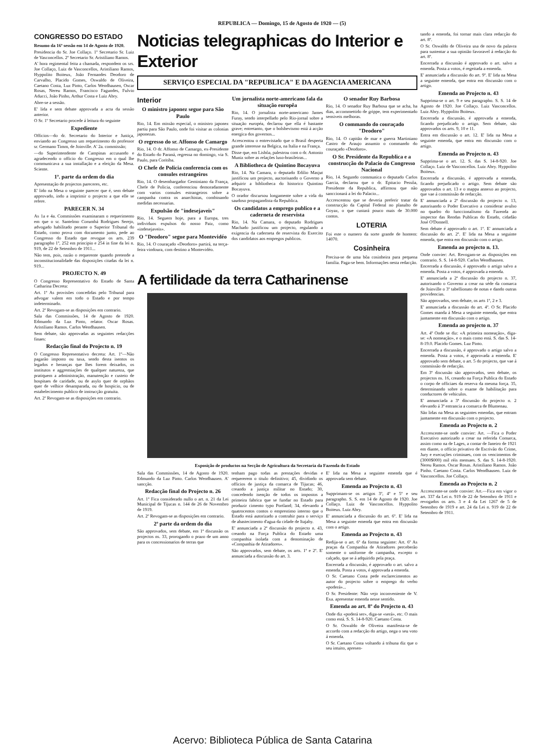REPUBLICA — Domingo, 15 de Agosto de 1920 — (5)
CONGRESSO DO ESTADO
Resumo da 16ª sessão em 14 de Agosto de 1920.
Presidencia do Sr. Joe Collaço. 1º Secretario Sr. Luiz de Vasconcellos. 2º Secretario Sr. Aristiliano Ramos.
A' hora regimental feita a chamada, respondem os srs. Joe Collaço, Luiz de Vasconcellos, Aristiliano Ramos, Hyppolito Boiteux, João Fernandes Deodoro de Carvalho, Placido Gomes, Oswaldo de Oliveira, Caetano Costa, Luz Pinto, Carlos Wendhausen, Oscar Rosas, Nereu Ramos, Francisco Fagundes, Fulvio Aducci, João Pinho, Arthur Costa e Luiz Abry.
Abre-se a sessão.
E' lida e sem debate approvada a acta da sessão anterior.
O Sr. 1º Secretario procede á leitura do seguinte
Expediente
Officios—do dr. Secretario do Interior e Justiça, enviando ao Congresso um requerimento do professor sr. Germano Timm, de Joinville. A' 2a. commissão;
—do Superintendente de Campinas accusando e agradecendo o officio do Congresso em o qual lhe communicava a sua installação e a eleição da Mesa. Sciente.
1ª. parte da ordem do dia
Apresentação de projectos pareceres, etc.
E' lido na Mesa o seguinte parecer que é, sem debate approvado, indo a imprimir o projecto a que elle se refere.
PARECER N. 34
As 1a e 4a. Commissões examinaram o requerimento em que o sr. Santelmo Corumbá Rodrigues Serejo, advogado habilitado perante o Superior Tribunal do Estado, como prova com documento junto, pede ao Congresso do Estado que revogue os arts. 239 paragrapho 1º, 252 em principio e 254 in fine da lei n. 919, de 22 de Setembro de 1911...
Não tem, pois, razão o requerente quando pretende a inconstitucionalidade das disposições citadas da lei n. 919...
PROJECTO N. 49
O Congresso Representativo do Estado de Santa Catharina Decreta:
Art. 1º As provisões concedidas pelo Tribunal para advogar valem em todo o Estado e por tempo indeterminado.
Art. 2º Revogam-se as disposições em contrario.
Sala das Commissões, 14 de Agosto de 1920. Edmundo da Luz Pinto, relator. Oscar Rosas. Aristiliano Ramos. Carlos Wendhausen.
Sem debate, são approvadas as seguintes redacções finaes:
Redacção final do Projecto n. 19
O Congresso Representativo decreta: Art. 1º—Não pagarão imposto ou taxa, sendo desta isentos os legados e heranças que lhes forem deixados, os institutos e aggremiações de qualquer natureza, que pratiquem a administração, manutenção e custeio de hospitaes de caridade, ou de asylo quer de orphãos quer de velhice desamparada, ou de hospicio, ou de estabelecimento publico de instrucção gratuita.
Art. 2º Revogam-se as disposições em contrario.
Noticias telegraphicas do Interior e Exterior
SERVIÇO ESPECIAL DA "REPUBLICA" E DA AGENCIA AMERICANA
Interior
O ministro japonez segue para São Paulo
Rio, 14. Em missão especial, o ministro japonez partiu para São Paulo, onde foi visitar as colonias japonezas.
O regresso do sr. Affonso de Camargo
Rio, 14. O dr. Affonso de Camargo, ex-Presidente do Estado do Paraná, regressa no domingo, via S. Paulo, para Coritiba.
O Chefe de Policia conferencia com os consules estrangeiros
Rio, 14. O desembargador Geminiano da França, Chefe de Policia, conferenciou demoradamente com varios consules estrangeiros sobre a campanha contra os anarchistas, combinando medidas necessarias.
Expulsão de "indesejaveis"
Rio, 14. Seguem hoje, para a Europa, tres individuos expulsos do nosso Paiz, como «indesejaveis».
O "Deodoro" segue para Montevidéo
Rio, 14. O couraçado «Deodoro» partirá, na terça-feira vindoura, com destino a Montevidéo.
Um jornalista norte-americano fala da situação europêa
Rio, 14. O jornalista norte-americano James Furay, sendo interpellado pelo Rio-jornal sobre a situação européa, declarou que ella é bastante grave; entretanto, que o bolshevismo está á acção energica dos governos...
Acrescentou o entrevistado que o Brasil desperta grande interesse na Belgica, na Italia e na França.
Disse que, em Lisbôa, palestrou com o dr. Antonio Muniz sobre as relações luso-brasileiras...
A Bibliotheca de Quintino Bocayuva
Rio, 14. Na Camara, o deputado Edilio Masjut justificou um projecto, auctorisando o Governo a adquirir a bibliotheca do historico Quintino Bocayuva.
O orador discursou longamente sobre a vida do saudoso propagandista da Republica.
Os candidatos a emprego publico e a caderneta de reservista
Rio, 14. Na Camara, o deputado Rodrigues Machado justificou um projecto, regulando a exigencia da caderneta de reservista do Exercito dos candidatos aos empregos publicos.
O senador Ruy Barbosa
Rio, 14. O senador Ruy Barbosa que se acha, ha dias, accommettido de grippe, tem experimentado sensiveis melhoras.
O commando do couraçado "Deodoro"
Rio, 14. O capitão de mar e guerra Martiniano Castro de Araujo assumio o commando do couraçado «Deodoro».
O Sr. Presidente da Republica e a construcção do Palacio do Congresso Nacional
Rio, 14. Segundo communica o deputado Carlos Garcia, declarou que o dr. Epitacio Pessôa, Presidente da Republica, affirmou que não sanccionará a lei do Palacio...
Accrescentou que se deveria preferir tratar da construcção da Capital Federal no planalto de Goyaz, o que custará pouco mais de 30.000 contos.
LOTERIA
Foi este o numero da sorte grande de hontem: 14070.
Cosinheira
Precisa-se de uma bôa cosinheira para pequena familia. Paga-se bem. Informações nesta redacção.
A fertilidade da terra Catharinense
Exposição de productos na Secção de Agricultura da Secretaria da Fazenda do Estado
Sala das Commissões, 14 de Agosto de 1920. Edmundo da Luz Pinto. Carlos Wendhausen. A' sancção.
Redacção final do Projecto n. 26
Art. 1º Fica considerado nullo o art. n. 21 da Lei Municipal de Tijucas n. 144 de 26 de Novembro de 1919.
Art. 2º Revogam-se as disposições em contrario.
2ª parte da ordem do dia
São approvados, sem debate, em 1ª discussão os projectos ns. 33, prorogando o prazo de um anno para os concessionarios de terras que
tenham pago todas as prestações devidas e requererem o titulo definitivo; 45, dividindo os officios de justiça da comarca de Tijucas; 46, creando a justiça militar no Estado; 30, concedendo isenção de todos os impostos a primeira fabrica que se fundar no Estado para produzir cimento typo Portland; 34, elevando a quatrocentos contos o emprestimo interno que o Estado está autorizado a contrahir para o serviço de abastecimento d'agua da cidade de Itajahy.
E' annunciada a 2ª discussão do projecto n. 43, creando na Força Publica do Estado uma companhia isolada com a denominação de «Companhia de Atiradores».
São approvados, sem debate, os arts. 1º e 2º. E' annunciada a discussão do art. 3.
E' lida na Mesa a seguinte emenda que é approvada sem debate.
Emenda ao Projecto n. 43
Supprimam-se os artigos 3º, 4º e 5º e seu paragrapho. S. S. em 14 de Agosto de 1920. Joe Collaço. Luiz de Vasconcellos. Hyppolito Boiteux. Luiz Abry.
E' annunciada a discussão do art. 6º. E' lida na Mesa a seguinte emenda que entra em discussão com o artigo.
Emenda ao Projecto n. 43
Redija-se o art. 6º da forma seguinte: Art. 6º As praças da Companhia de Atiradores perceberão somente o uniforme de campanha, excepto o calçado, que se á adquirido pela praça.
Encerrada a discussão, é approvado o art. salvo a emenda. Posta a votos, é approvada a emenda.
O Sr. Caetano Costa pede esclarecimentos ao autor do projecto sobre o emprego do verbo «poderá»...
O Sr. Presidente: Não vejo inconveniente de V. Exa. apresentar emenda nesse sentido.
Emenda ao art. 8º do Projecto n. 43
Onde diz «poderá ser», diga-se «será», etc. O mais como está. S. S. 14-8-920. Caetano Costa.
O Sr. Oswaldo de Oliveira manifesta-se de accordo com a redacção do artigo, nega o seu voto á emenda.
O Sr. Caetano Costa voltando á tribuna diz que o seu intuito, apresen-
tando a emenda, foi tornar mais clara redacção do art. 8º.
O Sr. Oswaldo de Oliveira usa de novo da palavra para sustentar a sua opinião favoravel á redacção do art. 8º.
Encerrada a discussão é approvado o art. salvo a emenda. Posta a votos, é regeitada a emenda.
E' annunciada a discussão do art. 9º. E' lida na Mesa a seguinte emenda, que entra em discussão com o artigo.
Emenda ao Projecto n. 43
Supprima-se o art. 9 e seu paragrapho. S. S. 14 de Agosto de 1920. Joe Collaço. Luiz Vasconcellos. Luiz Abry. Hyppolito Boiteux.
Encerrada a discussão, é approvada a emenda, ficando prejudicado o artigo. Sem debate, são approvados os arts. 9, 10 e 11.
Entra em discussão o art. 12. E' lida na Mesa a seguinte emenda, que entra em discussão com o artigo.
Emenda ao Projecto n. 43
Supprima-se o art. 12. S. das S. 14-8-920. Joe Collaço. Luiz de Vasconcellos. Luiz Abry. Hyppolito Boiteux.
Encerrada a discussão, é approvada a emenda, ficando prejudicado o artigo. Sem debate são approvados o art. 13 e o mappa annexo ao projecto, que vae á commissão de redacção.
E' annunciada a 2ª discussão do projecto n. 13, autorisando o Poder Executivo a considerar avulso no quadro do funccionalismo da Fazenda ao inspector das Rendas Publicas do Estado, cidadão José O'Donnell.
Sem debate é approvado o art. 1º. E' annunciada a discussão do art. 2º. E' lida na Mesa a seguinte emenda, que entra em discussão com o artigo.
Emenda ao projecto n. 13.
Onde convier: Art. Revogam-se as disposições em contrario. S. S. 14-8-920. Carlos Wendhausen.
Encerrada a discussão, é approvado o artigo salvo a emenda. Posta a votos, é approvada a emenda.
E' annunciada a 2ª discussão do projecto n. 37, autorisando o Governo a crear na séde da comarca de Joinville o 3º tabellionato de notas e dando outras providencias.
São approvados, sem debate, os arts 1º, 2 e 3.
E' annunciada a discussão do art. 4º. O Sr. Placido Gomes manda á Mesa a seguinte emenda, que entra juntamente em discussão com o artigo.
Emenda ao projecto n. 37
Art. 4º Onde se diz: «A primeira nomeação», diga-se: «A nomeação», e o mais como está. S. das S. 14-8-19.0. Placido Gomes. Luz Pinto.
Encerrada a discussão, é approvado o artigo salvo a emenda. Posta a votos, é approvada a emenda. E' approvado sem debate, o art. 5 do projecto, que vae á commissão de redacção.
Em 3ª discussão são approvados, sem debate, os projectos ns. 16, creando na Força Publica do Estado o corpo de officiaes da reserva da mesma força. 35, determinando sobre o exame de habilitação para conductores de vehiculos.
E' annunciada a 3ª discussão do projecto n. 2 elevando á 3ª entrancia a comarca de Blumenau.
São lidas na Mesa as seguintes emendas, que entram juntamente em discussão com o projecto.
Emenda ao Projecto n. 2
Accrescente-se onde convier: Art. —Fica o Poder Executivo autorizado a crear na referida Comarca, assim como na de Lages, a contar de Janeiro de 1921 em diante, o officio privativo de Escrivão do Crime, Jury e execuções criminaes, com os vencimentos de (3000$000) mil réis mensaes. S. das S. 14-8-1920. Nereu Ramos. Oscar Rosas. Aristiliano Ramos. João Pinho. Caetano Costa. Carlos Wendhausen. Luiz de Vasconcellos. Joe Collaço.
Emenda ao Projecto n. 2
Accrescente-se onde convier: Art.—Fica em vigor o art. 337 da Lei n. 919 de 22 de Setembro de 1911 e revogados os arts. 3 e 4 da Lei 1267 de 5 de Setembro de 1919 e art. 24 da Lei n. 919 de 22 de Setembro de 1911.
Acervo: Biblioteca Pública de Santa Catarina